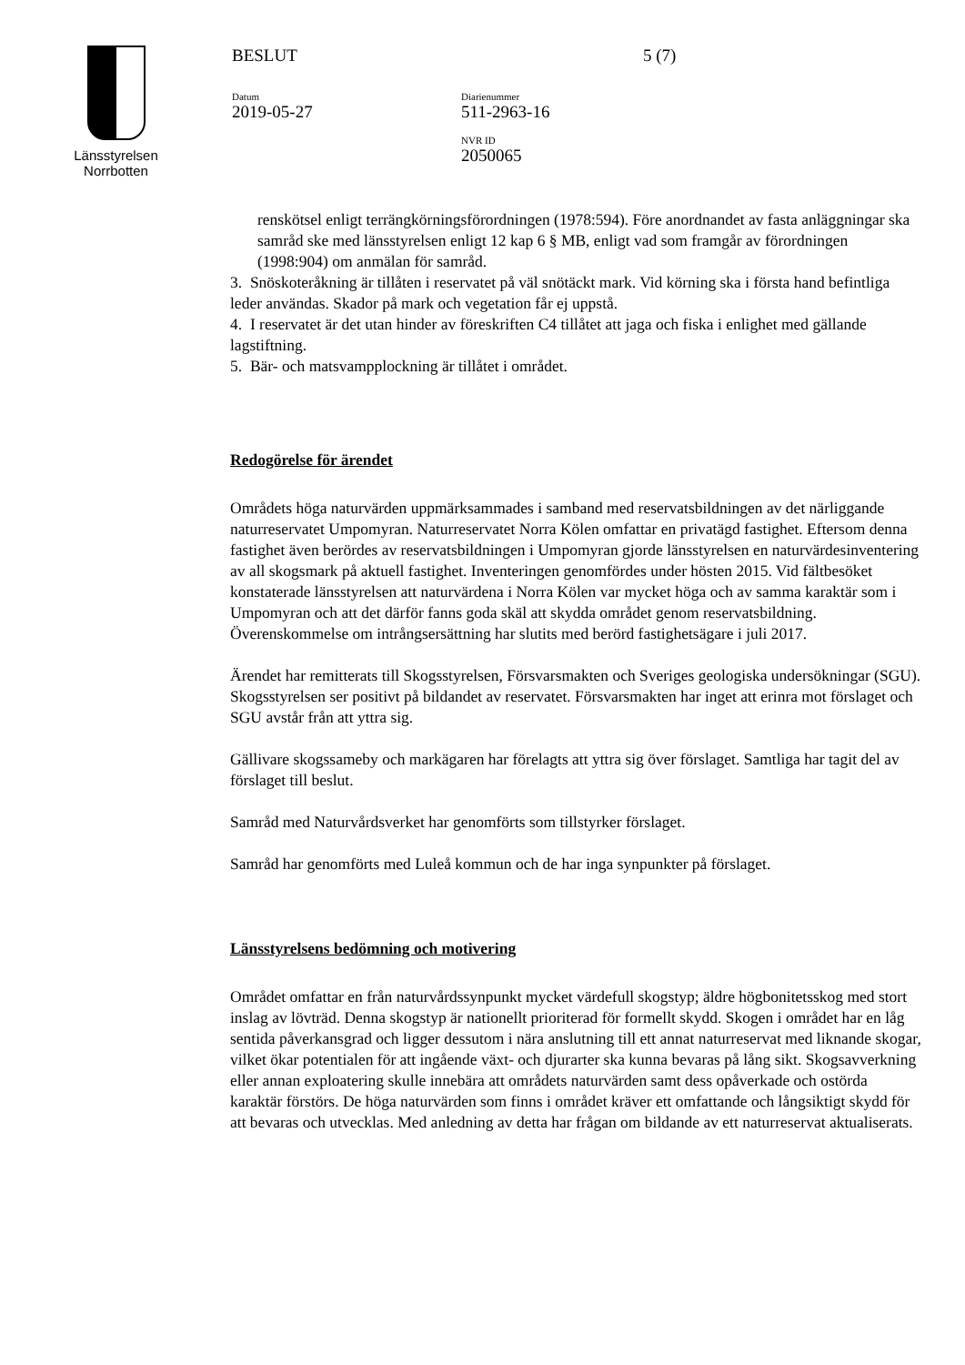Länsstyrelsen
Norrbotten
BESLUT
Datum
2019-05-27
Diarienummer
511-2963-16
NVR ID
2050065
5 (7)
renskötsel enligt terrängkörningsförordningen (1978:594). Före anordnandet av fasta anläggningar ska samråd ske med länsstyrelsen enligt 12 kap 6 § MB, enligt vad som framgår av förordningen (1998:904) om anmälan för samråd.
3. Snöskoteråkning är tillåten i reservatet på väl snötäckt mark. Vid körning ska i första hand befintliga leder användas. Skador på mark och vegetation får ej uppstå.
4. I reservatet är det utan hinder av föreskriften C4 tillåtet att jaga och fiska i enlighet med gällande lagstiftning.
5. Bär- och matsvampplockning är tillåtet i området.
Redogörelse för ärendet
Områdets höga naturvärden uppmärksammades i samband med reservatsbildningen av det närliggande naturreservatet Umpomyran. Naturreservatet Norra Kölen omfattar en privatägd fastighet. Eftersom denna fastighet även berördes av reservatsbildningen i Umpomyran gjorde länsstyrelsen en naturvärdesinventering av all skogsmark på aktuell fastighet. Inventeringen genomfördes under hösten 2015. Vid fältbesöket konstaterade länsstyrelsen att naturvärdena i Norra Kölen var mycket höga och av samma karaktär som i Umpomyran och att det därför fanns goda skäl att skydda området genom reservatsbildning. Överenskommelse om intrångsersättning har slutits med berörd fastighetsägare i juli 2017.
Ärendet har remitterats till Skogsstyrelsen, Försvarsmakten och Sveriges geologiska undersökningar (SGU). Skogsstyrelsen ser positivt på bildandet av reservatet. Försvarsmakten har inget att erinra mot förslaget och SGU avstår från att yttra sig.
Gällivare skogssameby och markägaren har förelagts att yttra sig över förslaget. Samtliga har tagit del av förslaget till beslut.
Samråd med Naturvårdsverket har genomförts som tillstyrker förslaget.
Samråd har genomförts med Luleå kommun och de har inga synpunkter på förslaget.
Länsstyrelsens bedömning och motivering
Området omfattar en från naturvårdssynpunkt mycket värdefull skogstyp; äldre högbonitetsskog med stort inslag av lövträd. Denna skogstyp är nationellt prioriterad för formellt skydd. Skogen i området har en låg sentida påverkansgrad och ligger dessutom i nära anslutning till ett annat naturreservat med liknande skogar, vilket ökar potentialen för att ingående växt- och djurarter ska kunna bevaras på lång sikt. Skogsavverkning eller annan exploatering skulle innebära att områdets naturvärden samt dess opåverkade och ostörda karaktär förstörs. De höga naturvärden som finns i området kräver ett omfattande och långsiktigt skydd för att bevaras och utvecklas. Med anledning av detta har frågan om bildande av ett naturreservat aktualiserats.